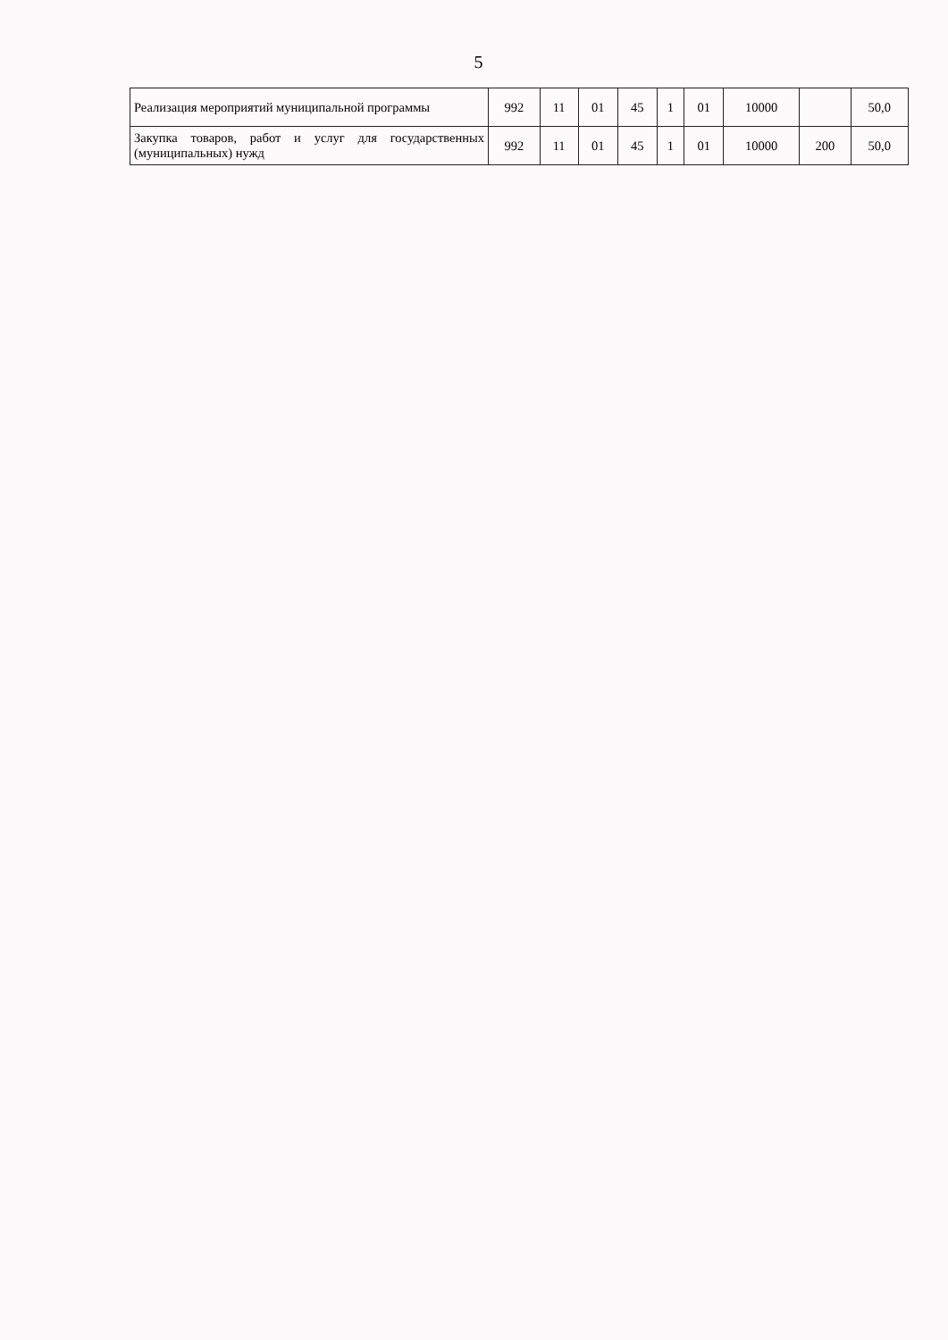5
| Реализация мероприятий муниципальной программы | 992 | 11 | 01 | 45 | 1 | 01 | 10000 | | 50,0 |
| Закупка товаров, работ и услуг для государственных (муниципальных) нужд | 992 | 11 | 01 | 45 | 1 | 01 | 10000 | 200 | 50,0 |